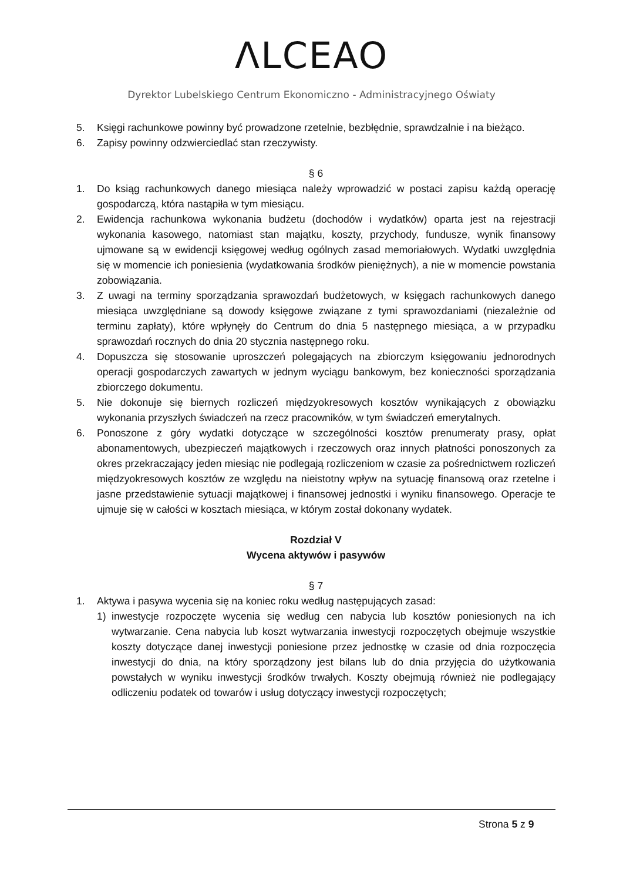ΛLCEAO
Dyrektor Lubelskiego Centrum Ekonomiczno - Administracyjnego Oświaty
5. Księgi rachunkowe powinny być prowadzone rzetelnie, bezbłędnie, sprawdzalnie i na bieżąco.
6. Zapisy powinny odzwierciedlać stan rzeczywisty.
§ 6
1. Do ksiąg rachunkowych danego miesiąca należy wprowadzić w postaci zapisu każdą operację gospodarczą, która nastąpiła w tym miesiącu.
2. Ewidencja rachunkowa wykonania budżetu (dochodów i wydatków) oparta jest na rejestracji wykonania kasowego, natomiast stan majątku, koszty, przychody, fundusze, wynik finansowy ujmowane są w ewidencji księgowej według ogólnych zasad memoriałowych. Wydatki uwzględnia się w momencie ich poniesienia (wydatkowania środków pieniężnych), a nie w momencie powstania zobowiązania.
3. Z uwagi na terminy sporządzania sprawozdań budżetowych, w księgach rachunkowych danego miesiąca uwzględniane są dowody księgowe związane z tymi sprawozdaniami (niezależnie od terminu zapłaty), które wpłynęły do Centrum do dnia 5 następnego miesiąca, a w przypadku sprawozdań rocznych do dnia 20 stycznia następnego roku.
4. Dopuszcza się stosowanie uproszczeń polegających na zbiorczym księgowaniu jednorodnych operacji gospodarczych zawartych w jednym wyciągu bankowym, bez konieczności sporządzania zbiorczego dokumentu.
5. Nie dokonuje się biernych rozliczeń międzyokresowych kosztów wynikających z obowiązku wykonania przyszłych świadczeń na rzecz pracowników, w tym świadczeń emerytalnych.
6. Ponoszone z góry wydatki dotyczące w szczególności kosztów prenumeraty prasy, opłat abonamentowych, ubezpieczeń majątkowych i rzeczowych oraz innych płatności ponoszonych za okres przekraczający jeden miesiąc nie podlegają rozliczeniom w czasie za pośrednictwem rozliczeń międzyokresowych kosztów ze względu na nieistotny wpływ na sytuację finansową oraz rzetelne i jasne przedstawienie sytuacji majątkowej i finansowej jednostki i wyniku finansowego. Operacje te ujmuje się w całości w kosztach miesiąca, w którym został dokonany wydatek.
Rozdział V
Wycena aktywów i pasywów
§ 7
1. Aktywa i pasywa wycenia się na koniec roku według następujących zasad:
1) inwestycje rozpoczęte wycenia się według cen nabycia lub kosztów poniesionych na ich wytwarzanie. Cena nabycia lub koszt wytwarzania inwestycji rozpoczętych obejmuje wszystkie koszty dotyczące danej inwestycji poniesione przez jednostkę w czasie od dnia rozpoczęcia inwestycji do dnia, na który sporządzony jest bilans lub do dnia przyjęcia do użytkowania powstałych w wyniku inwestycji środków trwałych. Koszty obejmują również nie podlegający odliczeniu podatek od towarów i usług dotyczący inwestycji rozpoczętych;
Strona 5 z 9